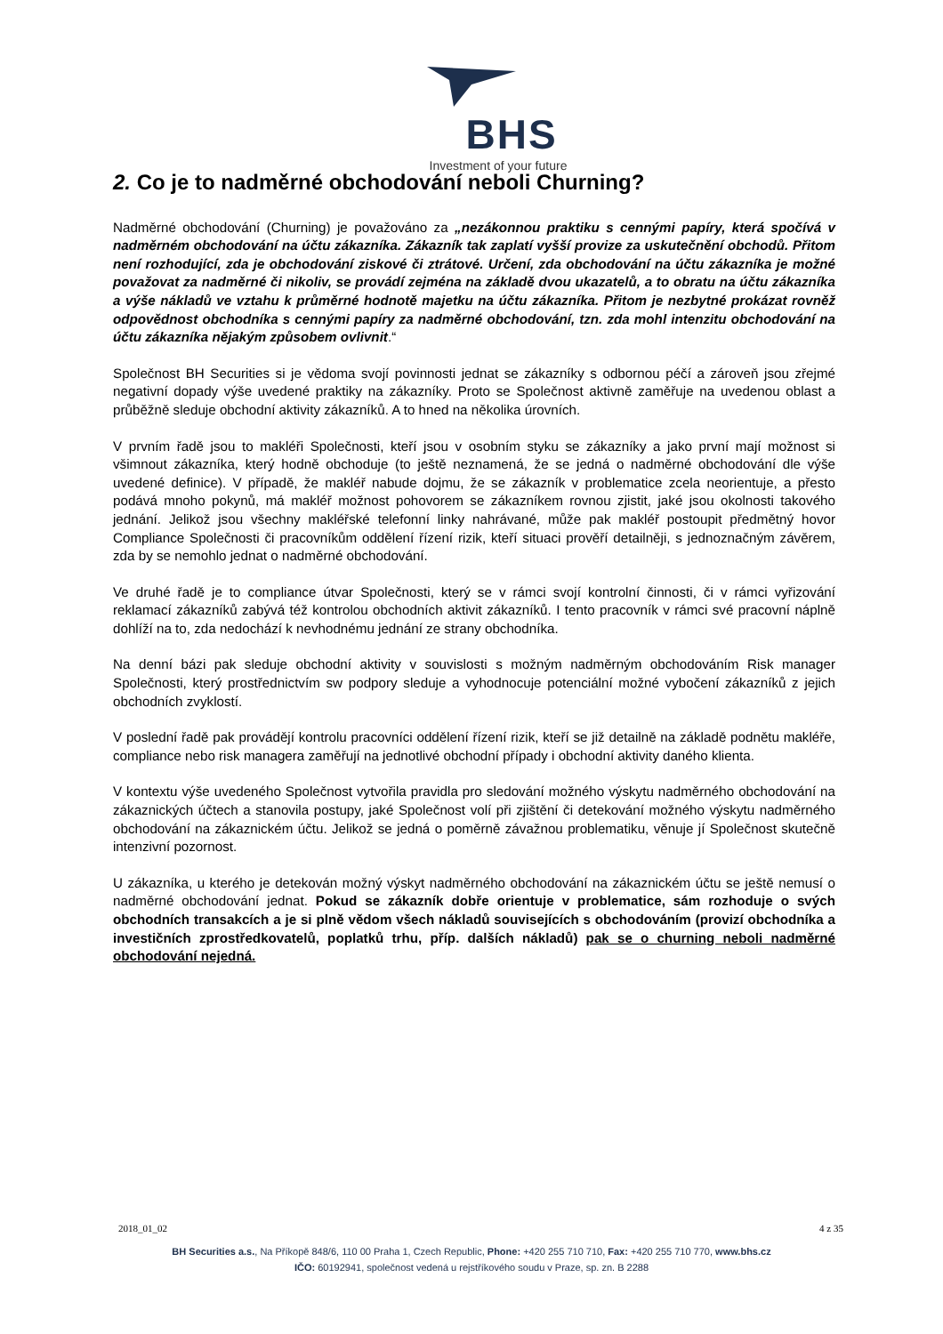BHS
Investment of your future
2. Co je to nadměrné obchodování neboli Churning?
Nadměrné obchodování (Churning) je považováno za „nezákonnou praktiku s cennými papíry, která spočívá v nadměrném obchodování na účtu zákazníka. Zákazník tak zaplatí vyšší provize za uskutečnění obchodů. Přitom není rozhodující, zda je obchodování ziskové či ztrátové. Určení, zda obchodování na účtu zákazníka je možné považovat za nadměrné či nikoliv, se provádí zejména na základě dvou ukazatelů, a to obratu na účtu zákazníka a výše nákladů ve vztahu k průměrné hodnotě majetku na účtu zákazníka. Přitom je nezbytné prokázat rovněž odpovědnost obchodníka s cennými papíry za nadměrné obchodování, tzn. zda mohl intenzitu obchodování na účtu zákazníka nějakým způsobem ovlivnit.“
Společnost BH Securities si je vědoma svojí povinnosti jednat se zákazníky s odbornou péčí a zároveň jsou zřejmé negativní dopady výše uvedené praktiky na zákazníky. Proto se Společnost aktivně zaměřuje na uvedenou oblast a průběžně sleduje obchodní aktivity zákazníků. A to hned na několika úrovních.
V prvním řadě jsou to makléři Společnosti, kteří jsou v osobním styku se zákazníky a jako první mají možnost si všimnout zákazníka, který hodně obchoduje (to ještě neznamená, že se jedná o nadměrné obchodování dle výše uvedené definice). V případě, že makléř nabude dojmu, že se zákazník v problematice zcela neorientuje, a přesto podává mnoho pokynů, má makléř možnost pohovorem se zákazníkem rovnou zjistit, jaké jsou okolnosti takového jednání. Jelikož jsou všechny makléřské telefonní linky nahrávané, může pak makléř postoupit předmětný hovor Compliance Společnosti či pracovníkům oddělení řízení rizik, kteří situaci prověří detailněji, s jednoznačným závěrem, zda by se nemohlo jednat o nadměrné obchodování.
Ve druhé řadě je to compliance útvar Společnosti, který se v rámci svojí kontrolní činnosti, či v rámci vyřizování reklamací zákazníků zabývá též kontrolou obchodních aktivit zákazníků. I tento pracovník v rámci své pracovní náplně dohlíží na to, zda nedochází k nevhodnému jednání ze strany obchodníka.
Na denní bázi pak sleduje obchodní aktivity v souvislosti s možným nadměrným obchodováním Risk manager Společnosti, který prostřednictvím sw podpory sleduje a vyhodnocuje potenciální možné vybočení zákazníků z jejich obchodních zvyklostí.
V poslední řadě pak provádějí kontrolu pracovníci oddělení řízení rizik, kteří se již detailně na základě podnětu makléře, compliance nebo risk managera zaměřují na jednotlivé obchodní případy i obchodní aktivity daného klienta.
V kontextu výše uvedeného Společnost vytvořila pravidla pro sledování možného výskytu nadměrného obchodování na zákaznických účtech a stanovila postupy, jaké Společnost volí při zjištění či detekování možného výskytu nadměrného obchodování na zákaznickém účtu. Jelikož se jedná o poměrně závažnou problematiku, věnuje jí Společnost skutečně intenzivní pozornost.
U zákazníka, u kterého je detekován možný výskyt nadměrného obchodování na zákaznickém účtu se ještě nemusí o nadměrné obchodování jednat. Pokud se zákazník dobře orientuje v problematice, sám rozhoduje o svých obchodních transakcích a je si plně vědom všech nákladů souvisejících s obchodováním (provizí obchodníka a investičních zprostředkovatelů, poplatků trhu, příp. dalších nákladů) pak se o churning neboli nadměrné obchodování nejedná.
2018_01_02 4 z 35
BH Securities a.s., Na Příkopě 848/6, 110 00 Praha 1, Czech Republic, Phone: +420 255 710 710, Fax: +420 255 710 770, www.bhs.cz
IČO: 60192941, společnost vedená u rejstříkového soudu v Praze, sp. zn. B 2288